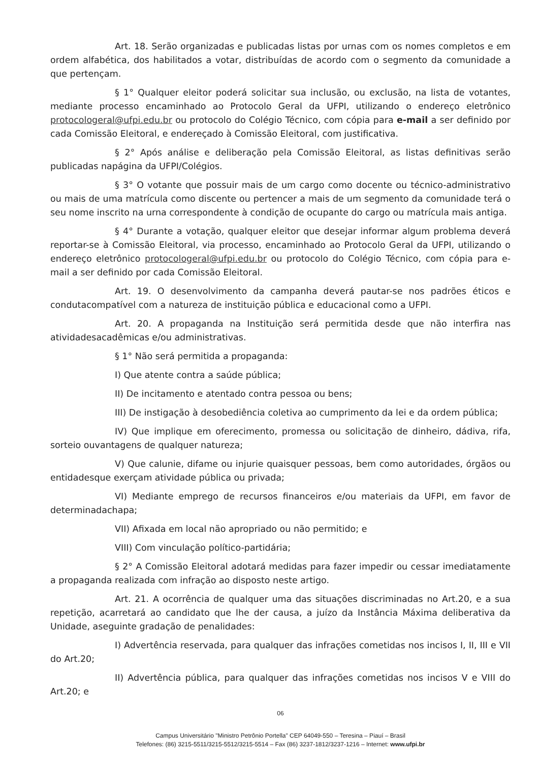Art. 18. Serão organizadas e publicadas listas por urnas com os nomes completos e em ordem alfabética, dos habilitados a votar, distribuídas de acordo com o segmento da comunidade a que pertençam.
§ 1° Qualquer eleitor poderá solicitar sua inclusão, ou exclusão, na lista de votantes, mediante processo encaminhado ao Protocolo Geral da UFPI, utilizando o endereço eletrônico protocologeral@ufpi.edu.br ou protocolo do Colégio Técnico, com cópia para e-mail a ser definido por cada Comissão Eleitoral, e endereçado à Comissão Eleitoral, com justificativa.
§ 2° Após análise e deliberação pela Comissão Eleitoral, as listas definitivas serão publicadas napágina da UFPI/Colégios.
§ 3° O votante que possuir mais de um cargo como docente ou técnico-administrativo ou mais de uma matrícula como discente ou pertencer a mais de um segmento da comunidade terá o seu nome inscrito na urna correspondente à condição de ocupante do cargo ou matrícula mais antiga.
§ 4° Durante a votação, qualquer eleitor que desejar informar algum problema deverá reportar-se à Comissão Eleitoral, via processo, encaminhado ao Protocolo Geral da UFPI, utilizando o endereço eletrônico protocologeral@ufpi.edu.br ou protocolo do Colégio Técnico, com cópia para e-mail a ser definido por cada Comissão Eleitoral.
Art. 19. O desenvolvimento da campanha deverá pautar-se nos padrões éticos e condutacompatível com a natureza de instituição pública e educacional como a UFPI.
Art. 20. A propaganda na Instituição será permitida desde que não interfira nas atividadesacadêmicas e/ou administrativas.
§ 1° Não será permitida a propaganda:
I) Que atente contra a saúde pública;
II) De incitamento e atentado contra pessoa ou bens;
III) De instigação à desobediência coletiva ao cumprimento da lei e da ordem pública;
IV) Que implique em oferecimento, promessa ou solicitação de dinheiro, dádiva, rifa, sorteio ouvantagens de qualquer natureza;
V) Que calunie, difame ou injurie quaisquer pessoas, bem como autoridades, órgãos ou entidadesque exerçam atividade pública ou privada;
VI) Mediante emprego de recursos financeiros e/ou materiais da UFPI, em favor de determinadachapa;
VII) Afixada em local não apropriado ou não permitido; e
VIII) Com vinculação político-partidária;
§ 2° A Comissão Eleitoral adotará medidas para fazer impedir ou cessar imediatamente a propaganda realizada com infração ao disposto neste artigo.
Art. 21. A ocorrência de qualquer uma das situações discriminadas no Art.20, e a sua repetição, acarretará ao candidato que lhe der causa, a juízo da Instância Máxima deliberativa da Unidade, aseguinte gradação de penalidades:
I) Advertência reservada, para qualquer das infrações cometidas nos incisos I, II, III e VII do Art.20;
II) Advertência pública, para qualquer das infrações cometidas nos incisos V e VIII do Art.20; e
06
Campus Universitário "Ministro Petrônio Portella" CEP 64049-550 – Teresina – Piauí – Brasil
Telefones: (86) 3215-5511/3215-5512/3215-5514 – Fax (86) 3237-1812/3237-1216 – Internet: www.ufpi.br